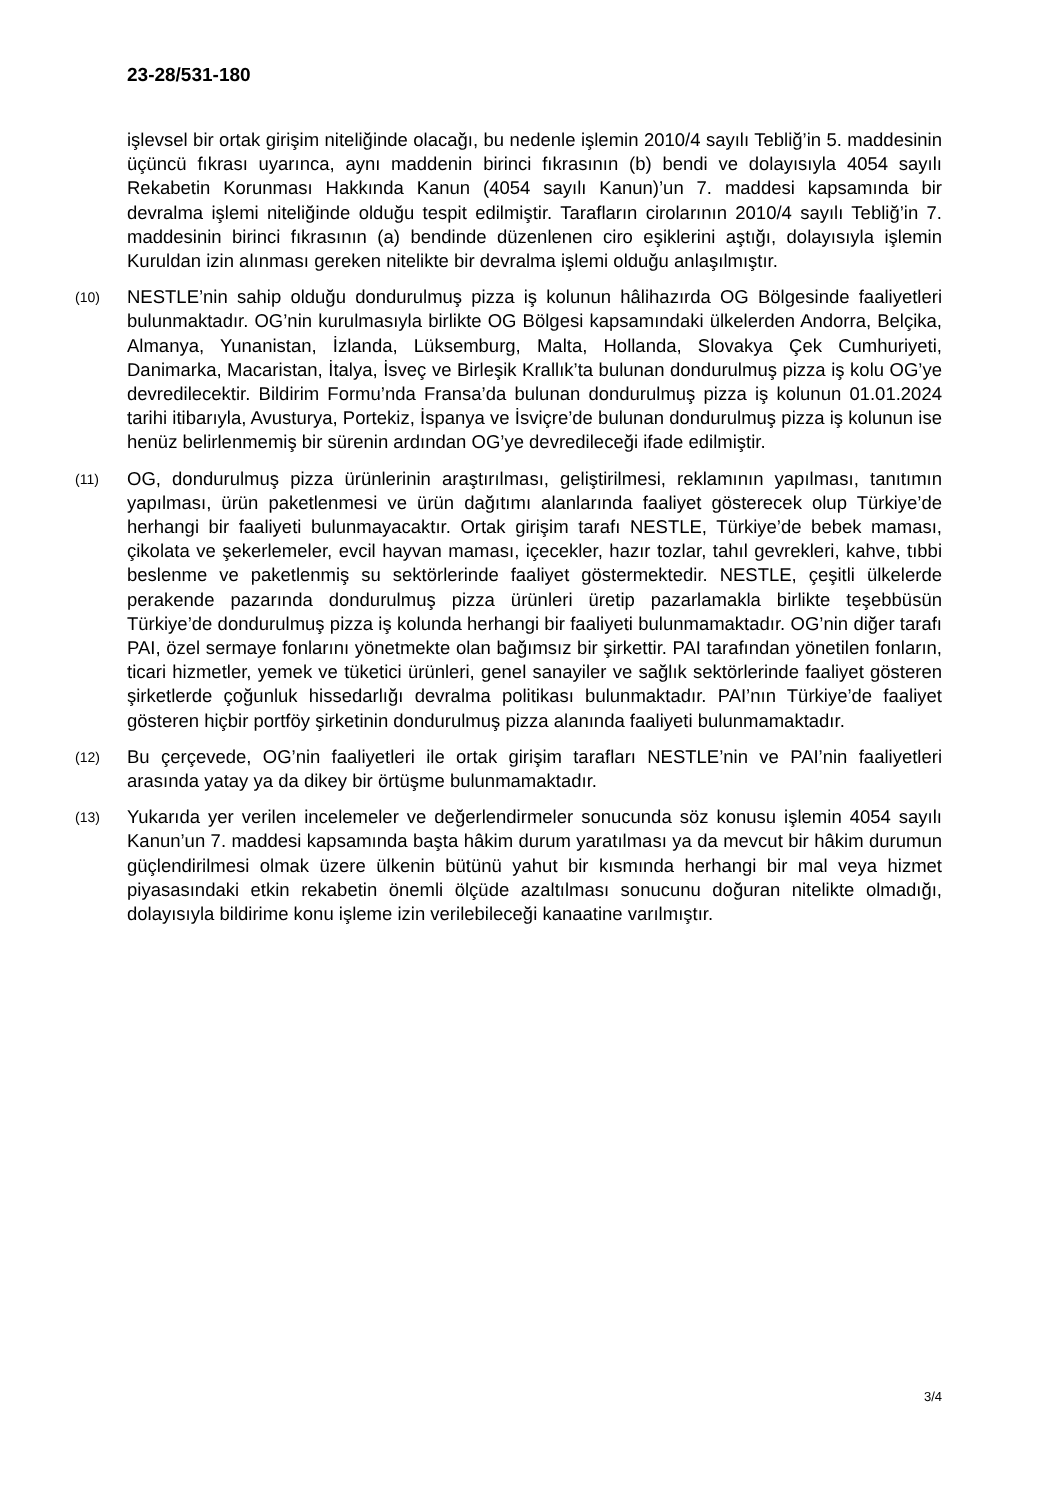23-28/531-180
işlevsel bir ortak girişim niteliğinde olacağı, bu nedenle işlemin 2010/4 sayılı Tebliğ’in 5. maddesinin üçüncü fıkrası uyarınca, aynı maddenin birinci fıkrasının (b) bendi ve dolayısıyla 4054 sayılı Rekabetin Korunması Hakkında Kanun (4054 sayılı Kanun)’un 7. maddesi kapsamında bir devralma işlemi niteliğinde olduğu tespit edilmiştir. Tarafların cirolarının 2010/4 sayılı Tebliğ’in 7. maddesinin birinci fıkrasının (a) bendinde düzenlenen ciro eşiklerini aştığı, dolayısıyla işlemin Kuruldan izin alınması gereken nitelikte bir devralma işlemi olduğu anlaşılmıştır.
(10) NESTLE’nin sahip olduğu dondurulmuş pizza iş kolunun hâlihazırda OG Bölgesinde faaliyetleri bulunmaktadır. OG’nin kurulmasıyla birlikte OG Bölgesi kapsamındaki ülkelerden Andorra, Belçika, Almanya, Yunanistan, İzlanda, Lüksemburg, Malta, Hollanda, Slovakya Çek Cumhuriyeti, Danimarka, Macaristan, İtalya, İsveç ve Birleşik Krallık’ta bulunan dondurulmuş pizza iş kolu OG’ye devredilecektir. Bildirim Formu’nda Fransa’da bulunan dondurulmuş pizza iş kolunun 01.01.2024 tarihi itibarıyla, Avusturya, Portekiz, İspanya ve İsviçre’de bulunan dondurulmuş pizza iş kolunun ise henüz belirlenmemiş bir sürenin ardından OG’ye devredileceği ifade edilmiştir.
(11) OG, dondurulmuş pizza ürünlerinin araştırılması, geliştirilmesi, reklamının yapılması, tanıtımın yapılması, ürün paketlenmesi ve ürün dağıtımı alanlarında faaliyet gösterecek olup Türkiye’de herhangi bir faaliyeti bulunmayacaktır. Ortak girişim tarafı NESTLE, Türkiye’de bebek maması, çikolata ve şekerlemeler, evcil hayvan maması, içecekler, hazır tozlar, tahıl gevrekleri, kahve, tıbbi beslenme ve paketlenmiş su sektörlerinde faaliyet göstermektedir. NESTLE, çeşitli ülkelerde perakende pazarında dondurulmuş pizza ürünleri üretip pazarlamakla birlikte teşebbüsün Türkiye’de dondurulmuş pizza iş kolunda herhangi bir faaliyeti bulunmamaktadır. OG’nin diğer tarafı PAI, özel sermaye fonlarını yönetmekte olan bağımsız bir şirkettir. PAI tarafından yönetilen fonların, ticari hizmetler, yemek ve tüketici ürünleri, genel sanayiler ve sağlık sektörlerinde faaliyet gösteren şirketlerde çoğunluk hissedarlığı devralma politikası bulunmaktadır. PAI’nın Türkiye’de faaliyet gösteren hiçbir portföy şirketinin dondurulmuş pizza alanında faaliyeti bulunmamaktadır.
(12) Bu çerçevede, OG’nin faaliyetleri ile ortak girişim tarafları NESTLE’nin ve PAI’nin faaliyetleri arasında yatay ya da dikey bir örtüşme bulunmamaktadır.
(13) Yukarıda yer verilen incelemeler ve değerlendirmeler sonucunda söz konusu işlemin 4054 sayılı Kanun’un 7. maddesi kapsamında başta hâkim durum yaratılması ya da mevcut bir hâkim durumun güçlendirilmesi olmak üzere ülkenin bütünü yahut bir kısmında herhangi bir mal veya hizmet piyasasındaki etkin rekabetin önemli ölçüde azaltılması sonucunu doğuran nitelikte olmadığı, dolayısıyla bildirime konu işleme izin verilebileceği kanaatine varılmıştır.
3/4